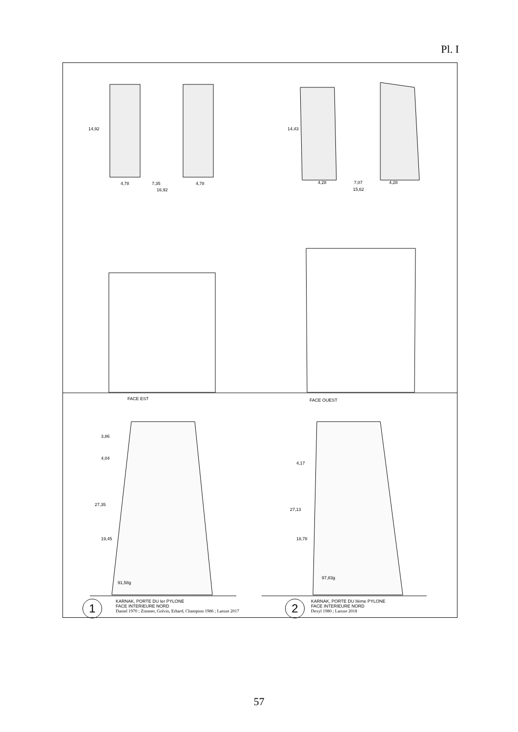Pl. I
4,78 7,35 4,78
16,92
14,92
4,28 7,07 4,28
15,62
14,43
FACE EST FACE OUEST
3,86
4,04
27,35
19,45
91,58g
4,17
27,13
18,78
97,83g
1
KARNAK, PORTE DU Ier PYLONE
FACE INTERIEURE NORD
Daniel 1970 ; Zimmer, Golvin, Erhard, Champion 1986 ; Laroze 2017
2
KARNAK, PORTE DU IIème PYLONE
FACE INTERIEURE NORD
Dexyl 1980 ; Laroze 2018
57